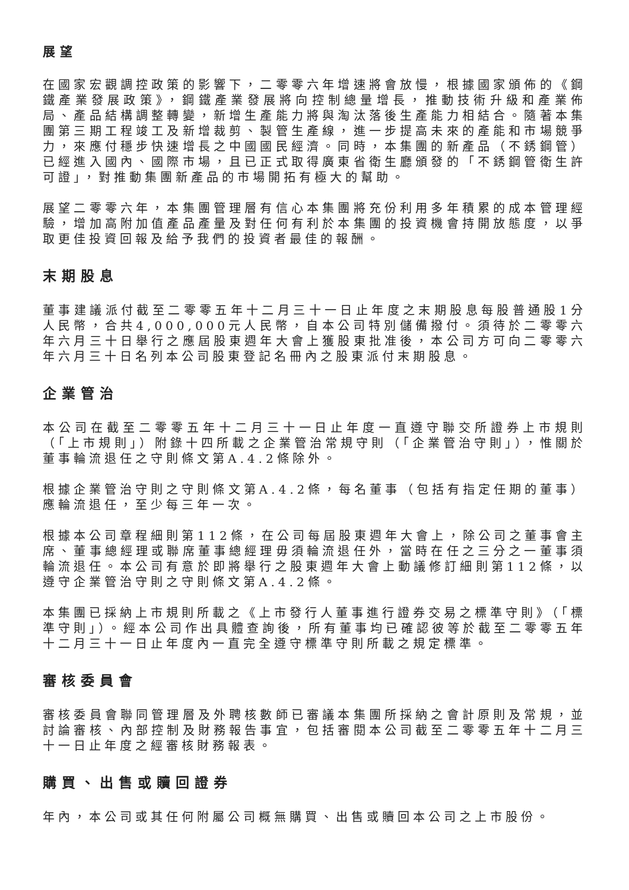展望
在國家宏觀調控政策的影響下，二零零六年增速將會放慢，根據國家頒佈的《鋼鐵產業發展政策》，鋼鐵產業發展將向控制總量增長，推動技術升級和產業佈局、產品結構調整轉變，新增生產能力將與淘汰落後生產能力相結合。隨著本集團第三期工程竣工及新增裁剪、製管生產線，進一步提高未來的產能和市場競爭力，來應付穩步快速增長之中國國民經濟。同時，本集團的新產品（不銹鋼管）已經進入國內、國際市場，且已正式取得廣東省衛生廳頒發的「不銹鋼管衛生許可證」，對推動集團新產品的市場開拓有極大的幫助。
展望二零零六年，本集團管理層有信心本集團將充份利用多年積累的成本管理經驗，增加高附加值產品產量及對任何有利於本集團的投資機會持開放態度，以爭取更佳投資回報及給予我們的投資者最佳的報酬。
末期股息
董事建議派付截至二零零五年十二月三十一日止年度之末期股息每股普通股1分人民幣，合共4,000,000元人民幣，自本公司特別儲備撥付。須待於二零零六年六月三十日舉行之應屆股東週年大會上獲股東批准後，本公司方可向二零零六年六月三十日名列本公司股東登記名冊內之股東派付末期股息。
企業管治
本公司在截至二零零五年十二月三十一日止年度一直遵守聯交所證券上市規則（「上市規則」）附錄十四所載之企業管治常規守則（「企業管治守則」），惟關於董事輪流退任之守則條文第A.4.2條除外。
根據企業管治守則之守則條文第A.4.2條，每名董事（包括有指定任期的董事）應輪流退任，至少每三年一次。
根據本公司章程細則第112條，在公司每屆股東週年大會上，除公司之董事會主席、董事總經理或聯席董事總經理毋須輪流退任外，當時在任之三分之一董事須輪流退任。本公司有意於即將舉行之股東週年大會上動議修訂細則第112條，以遵守企業管治守則之守則條文第A.4.2條。
本集團已採納上市規則所載之《上市發行人董事進行證券交易之標準守則》（「標準守則」）。經本公司作出具體查詢後，所有董事均已確認彼等於截至二零零五年十二月三十一日止年度內一直完全遵守標準守則所載之規定標準。
審核委員會
審核委員會聯同管理層及外聘核數師已審議本集團所採納之會計原則及常規，並討論審核、內部控制及財務報告事宜，包括審閱本公司截至二零零五年十二月三十一日止年度之經審核財務報表。
購買、出售或贖回證券
年內，本公司或其任何附屬公司概無購買、出售或贖回本公司之上市股份。